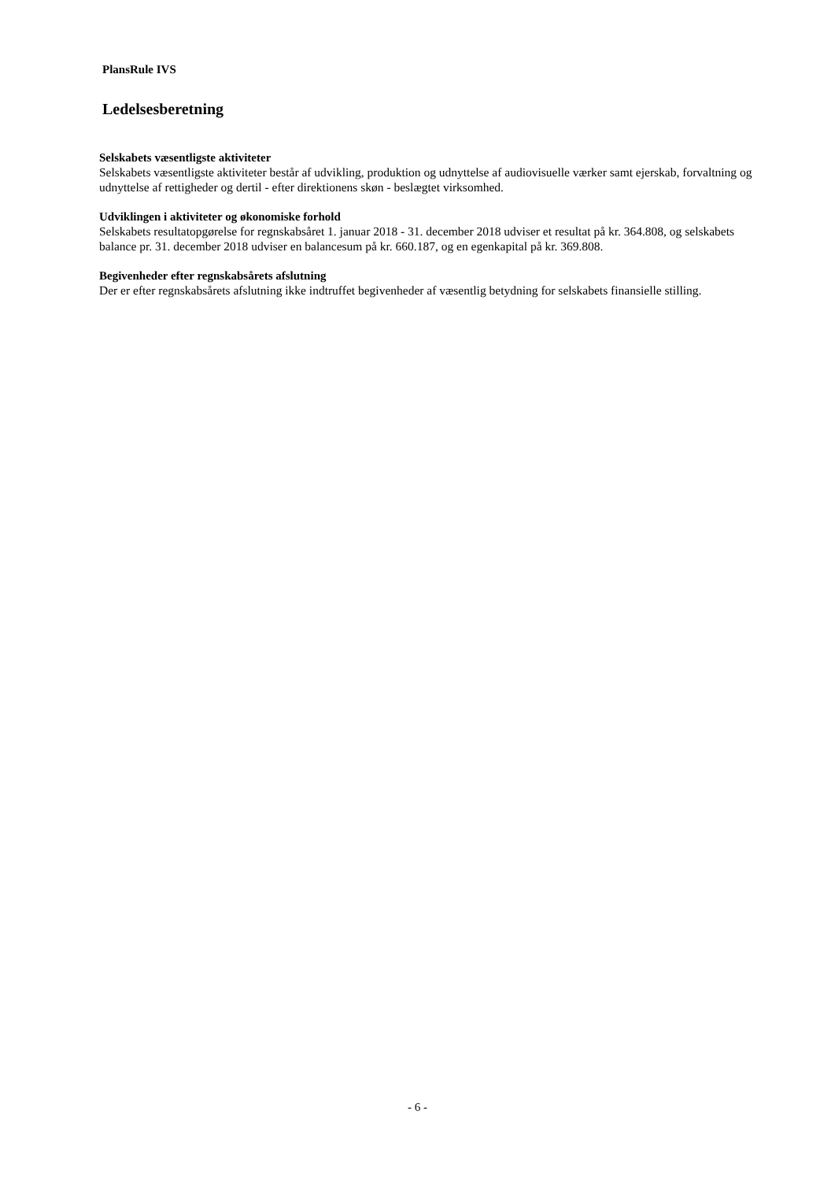PlansRule IVS
Ledelsesberetning
Selskabets væsentligste aktiviteter
Selskabets væsentligste aktiviteter består af udvikling, produktion og udnyttelse af audiovisuelle værker samt ejerskab, forvaltning og udnyttelse af rettigheder og dertil - efter direktionens skøn - beslægtet virksomhed.
Udviklingen i aktiviteter og økonomiske forhold
Selskabets resultatopgørelse for regnskabsåret 1. januar 2018 - 31. december 2018 udviser et resultat på kr. 364.808, og selskabets balance pr. 31. december 2018 udviser en balancesum på kr. 660.187, og en egenkapital på kr. 369.808.
Begivenheder efter regnskabsårets afslutning
Der er efter regnskabsårets afslutning ikke indtruffet begivenheder af væsentlig betydning for selskabets finansielle stilling.
- 6 -